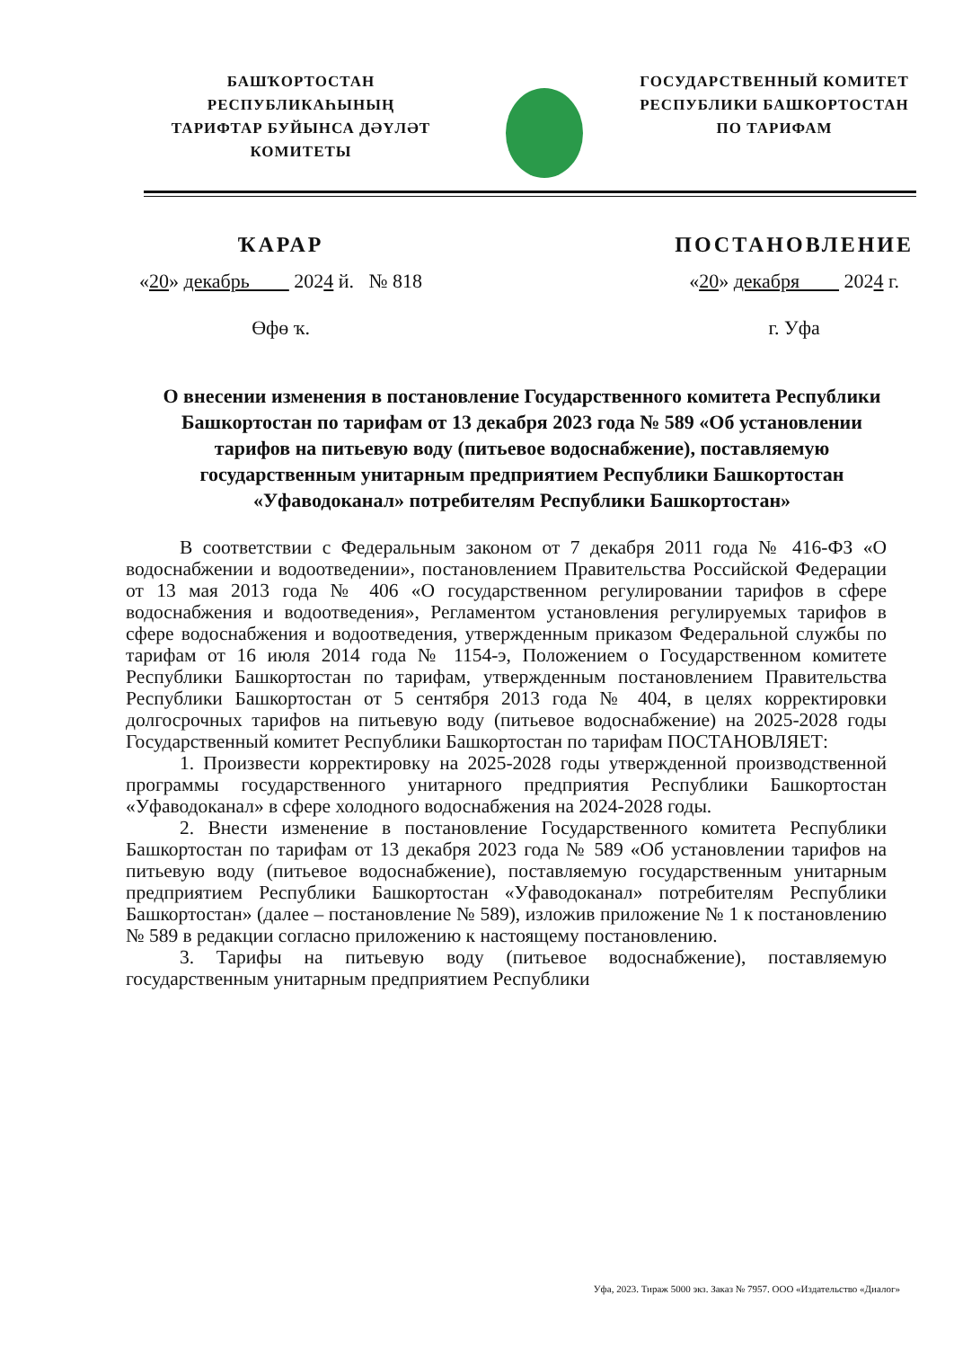БАШҠОРТОСТАН РЕСПУБЛИКАҺЫНЫҢ
ТАРИФТАР БУЙЫНСА ДӘҮЛӘТ
КОМИТЕТЫ
ГОСУДАРСТВЕННЫЙ КОМИТЕТ
РЕСПУБЛИКИ БАШКОРТОСТАН
ПО ТАРИФАМ
ҠАРАР
«20» декабрь 2024 й. № 818
Өфө ҡ.
ПОСТАНОВЛЕНИЕ
«20» декабря 2024 г.
г. Уфа
О внесении изменения в постановление Государственного комитета Республики Башкортостан по тарифам от 13 декабря 2023 года № 589 «Об установлении тарифов на питьевую воду (питьевое водоснабжение), поставляемую государственным унитарным предприятием Республики Башкортостан «Уфаводоканал» потребителям Республики Башкортостан»
В соответствии с Федеральным законом от 7 декабря 2011 года № 416-ФЗ «О водоснабжении и водоотведении», постановлением Правительства Российской Федерации от 13 мая 2013 года № 406 «О государственном регулировании тарифов в сфере водоснабжения и водоотведения», Регламентом установления регулируемых тарифов в сфере водоснабжения и водоотведения, утвержденным приказом Федеральной службы по тарифам от 16 июля 2014 года № 1154-э, Положением о Государственном комитете Республики Башкортостан по тарифам, утвержденным постановлением Правительства Республики Башкортостан от 5 сентября 2013 года № 404, в целях корректировки долгосрочных тарифов на питьевую воду (питьевое водоснабжение) на 2025-2028 годы Государственный комитет Республики Башкортостан по тарифам ПОСТАНОВЛЯЕТ:
1. Произвести корректировку на 2025-2028 годы утвержденной производственной программы государственного унитарного предприятия Республики Башкортостан «Уфаводоканал» в сфере холодного водоснабжения на 2024-2028 годы.
2. Внести изменение в постановление Государственного комитета Республики Башкортостан по тарифам от 13 декабря 2023 года № 589 «Об установлении тарифов на питьевую воду (питьевое водоснабжение), поставляемую государственным унитарным предприятием Республики Башкортостан «Уфаводоканал» потребителям Республики Башкортостан» (далее – постановление № 589), изложив приложение № 1 к постановлению № 589 в редакции согласно приложению к настоящему постановлению.
3. Тарифы на питьевую воду (питьевое водоснабжение), поставляемую государственным унитарным предприятием Республики
Уфа, 2023. Тираж 5000 экз. Заказ № 7957. ООО «Издательство «Диалог»